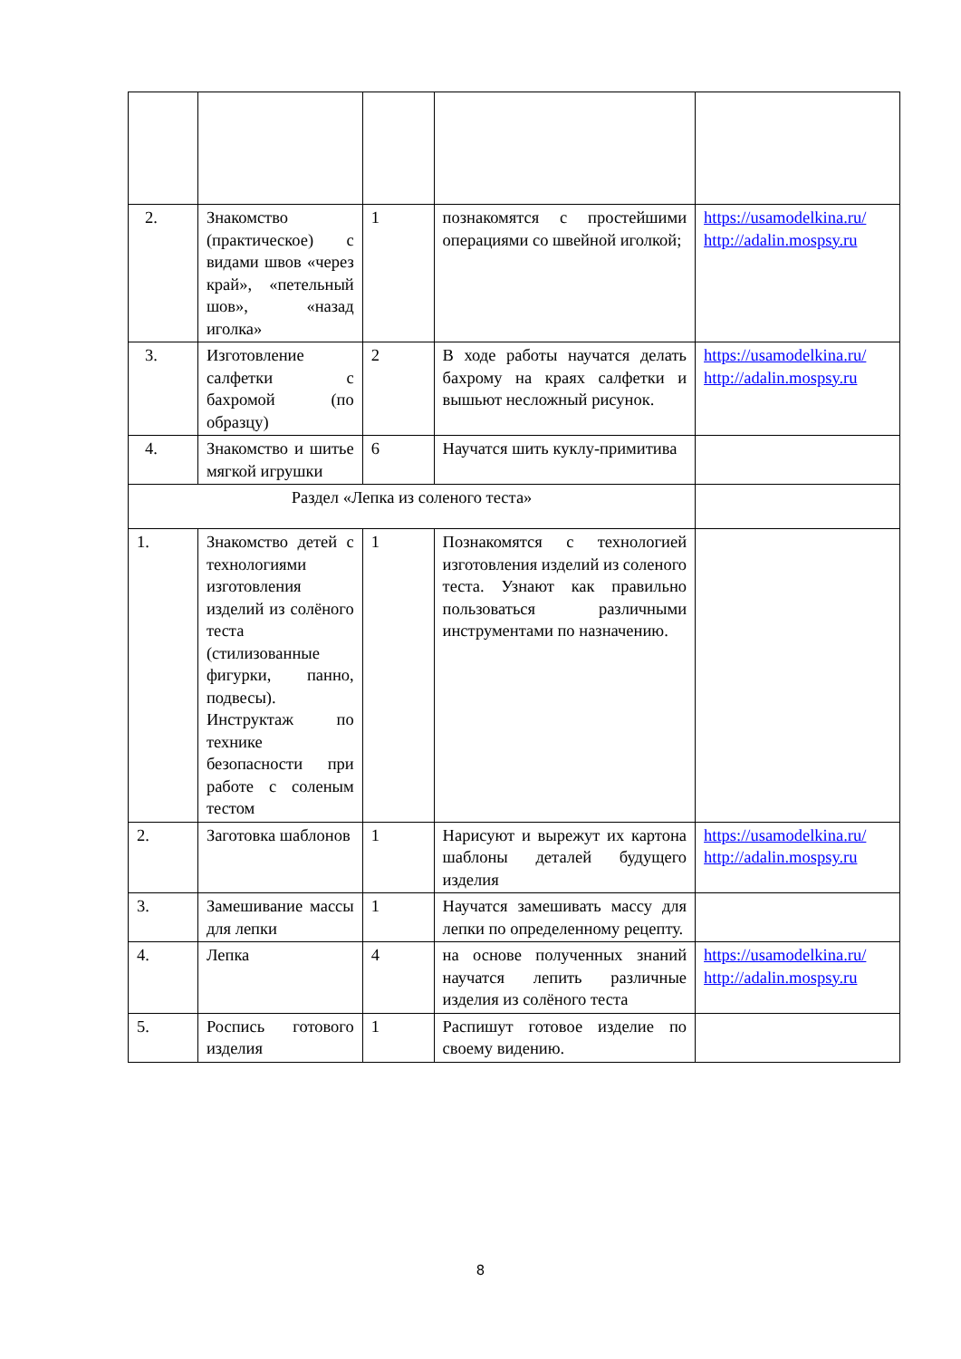| 2. | Знакомство (практическое) с видами швов «через край», «петельный шов», «назад иголка» | 1 | познакомятся с простейшими операциями со швейной иголкой; | https://usamodelkina.ru/ http://adalin.mospsy.ru |
| 3. | Изготовление салфетки с бахромой (по образцу) | 2 | В ходе работы научатся делать бахрому на краях салфетки и вышьют несложный рисунок. | https://usamodelkina.ru/ http://adalin.mospsy.ru |
| 4. | Знакомство и шитье мягкой игрушки | 6 | Научатся шить куклу-примитива | |
| Раздел «Лепка из соленого теста» | | | | |
| 1. | Знакомство детей с технологиями изготовления изделий из солёного теста (стилизованные фигурки, панно, подвесы). Инструктаж по технике безопасности при работе с соленым тестом | 1 | Познакомятся с технологией изготовления изделий из соленого теста. Узнают как правильно пользоваться различными инструментами по назначению. | |
| 2. | Заготовка шаблонов | 1 | Нарисуют и вырежут их картона шаблоны деталей будущего изделия | https://usamodelkina.ru/ http://adalin.mospsy.ru |
| 3. | Замешивание массы для лепки | 1 | Научатся замешивать массу для лепки по определенному рецепту. | |
| 4. | Лепка | 4 | на основе полученных знаний научатся лепить различные изделия из солёного теста | https://usamodelkina.ru/ http://adalin.mospsy.ru |
| 5. | Роспись готового изделия | 1 | Распишут готовое изделие по своему видению. | |
8